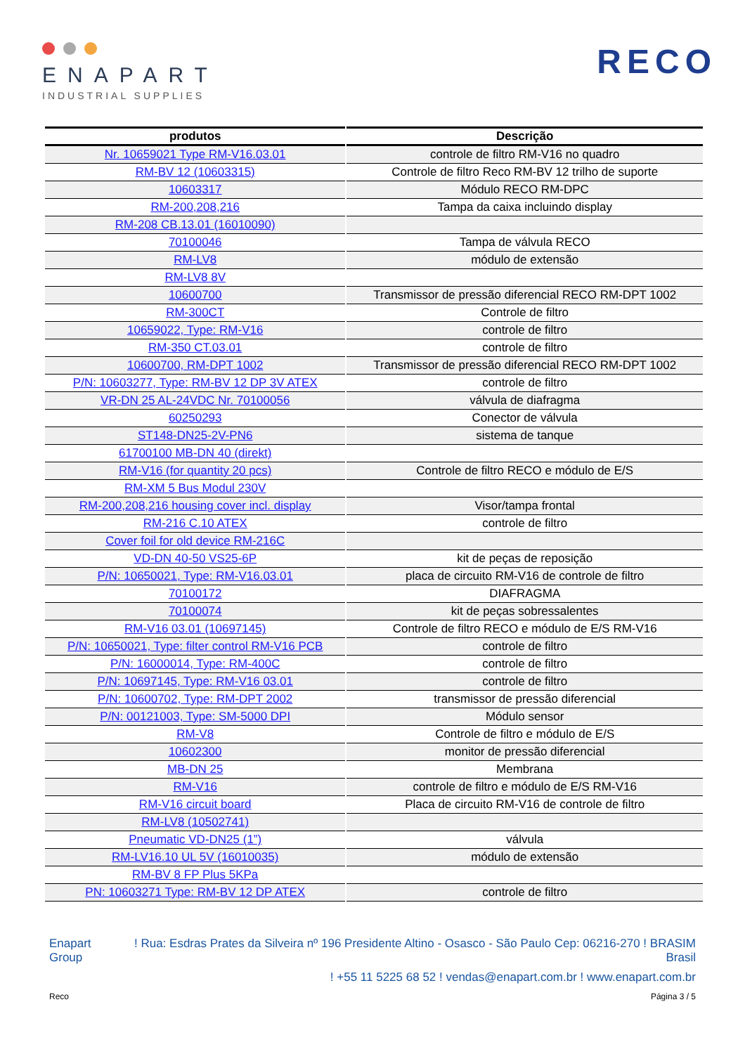ENAPART
INDUSTRIAL SUPPLIES
RECO
| produtos | Descrição |
| --- | --- |
| Nr. 10659021 Type RM-V16.03.01 | controle de filtro RM-V16 no quadro |
| RM-BV 12 (10603315) | Controle de filtro Reco RM-BV 12 trilho de suporte |
| 10603317 | Módulo RECO RM-DPC |
| RM-200,208,216 | Tampa da caixa incluindo display |
| RM-208 CB.13.01 (16010090) | |
| 70100046 | Tampa de válvula RECO |
| RM-LV8 | módulo de extensão |
| RM-LV8 8V | |
| 10600700 | Transmissor de pressão diferencial RECO RM-DPT 1002 |
| RM-300CT | Controle de filtro |
| 10659022, Type: RM-V16 | controle de filtro |
| RM-350 CT.03.01 | controle de filtro |
| 10600700, RM-DPT 1002 | Transmissor de pressão diferencial RECO RM-DPT 1002 |
| P/N: 10603277, Type: RM-BV 12 DP 3V ATEX | controle de filtro |
| VR-DN 25 AL-24VDC Nr. 70100056 | válvula de diafragma |
| 60250293 | Conector de válvula |
| ST148-DN25-2V-PN6 | sistema de tanque |
| 61700100 MB-DN 40 (direkt) | |
| RM-V16 (for quantity 20 pcs) | Controle de filtro RECO e módulo de E/S |
| RM-XM 5 Bus Modul 230V | |
| RM-200,208,216 housing cover incl. display | Visor/tampa frontal |
| RM-216 C.10 ATEX | controle de filtro |
| Cover foil for old device RM-216C | |
| VD-DN 40-50 VS25-6P | kit de peças de reposição |
| P/N: 10650021, Type: RM-V16.03.01 | placa de circuito RM-V16 de controle de filtro |
| 70100172 | DIAFRAGMA |
| 70100074 | kit de peças sobressalentes |
| RM-V16 03.01 (10697145) | Controle de filtro RECO e módulo de E/S RM-V16 |
| P/N: 10650021, Type: filter control RM-V16 PCB | controle de filtro |
| P/N: 16000014, Type: RM-400C | controle de filtro |
| P/N: 10697145, Type: RM-V16 03.01 | controle de filtro |
| P/N: 10600702, Type: RM-DPT 2002 | transmissor de pressão diferencial |
| P/N: 00121003, Type: SM-5000 DPI | Módulo sensor |
| RM-V8 | Controle de filtro e módulo de E/S |
| 10602300 | monitor de pressão diferencial |
| MB-DN 25 | Membrana |
| RM-V16 | controle de filtro e módulo de E/S RM-V16 |
| RM-V16 circuit board | Placa de circuito RM-V16 de controle de filtro |
| RM-LV8 (10502741) | |
| Pneumatic VD-DN25 (1”) | válvula |
| RM-LV16.10 UL 5V (16010035) | módulo de extensão |
| RM-BV 8 FP Plus 5KPa | |
| PN: 10603271 Type: RM-BV 12 DP ATEX | controle de filtro |
Enapart
Group
! Rua: Esdras Prates da Silveira nº 196 Presidente Altino - Osasco - São Paulo Cep: 06216-270 ! BRASIM
Brasil
! +55 11 5225 68 52 ! vendas@enapart.com.br ! www.enapart.com.br
Reco Página 3 / 5